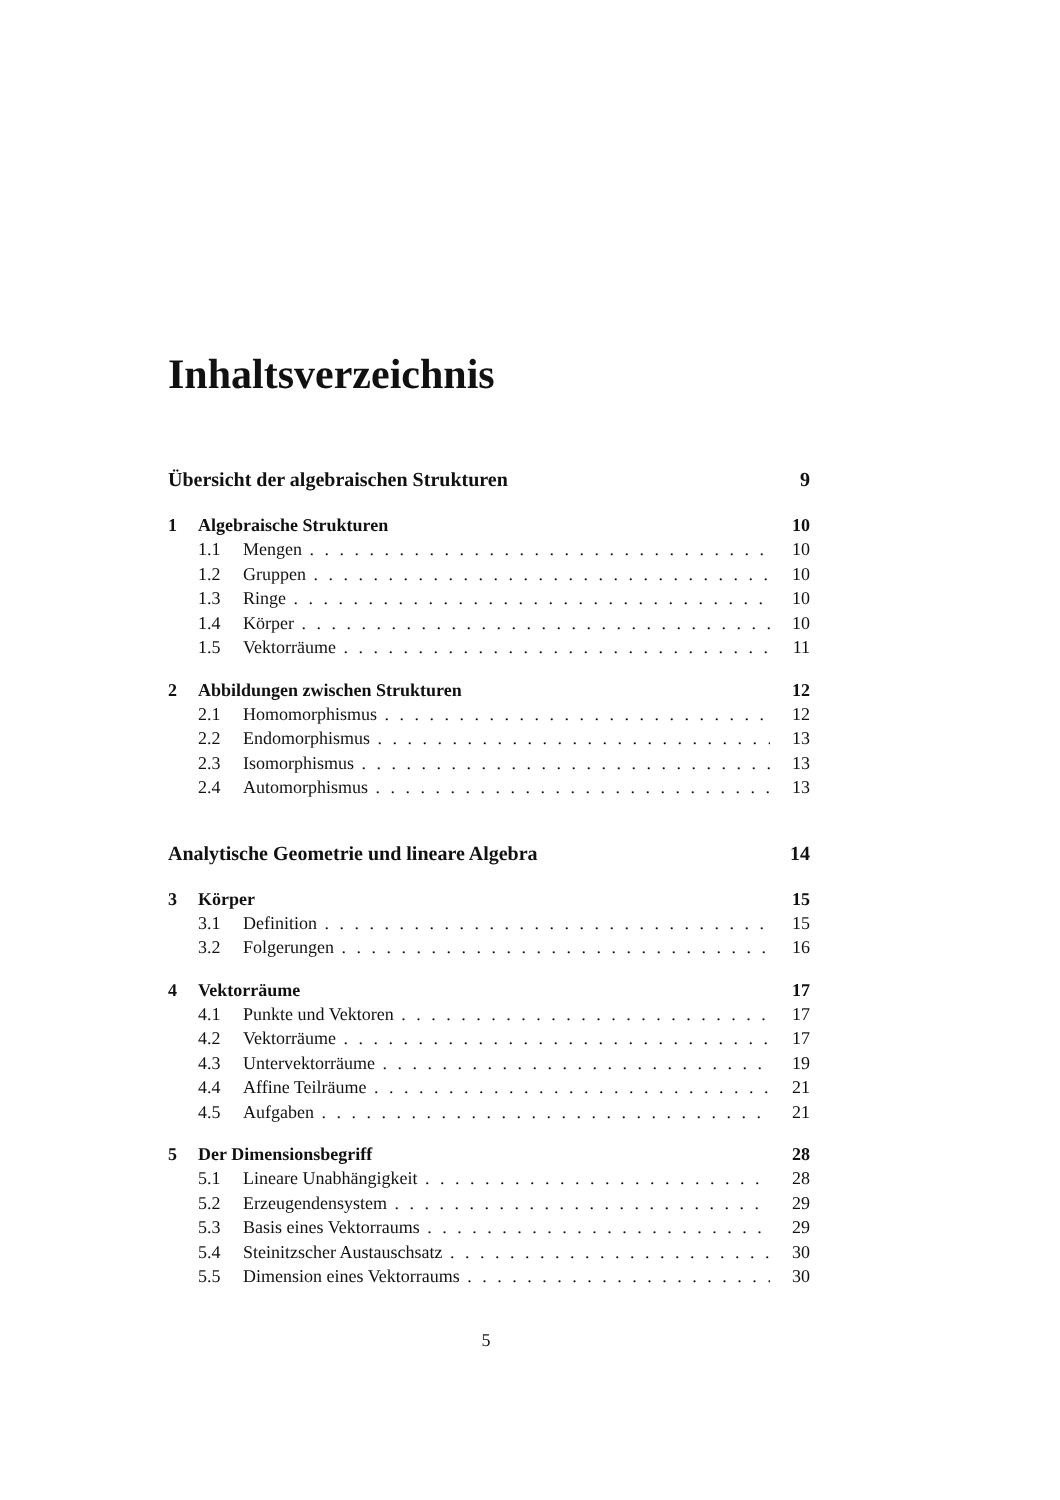Inhaltsverzeichnis
Übersicht der algebraischen Strukturen 9
1 Algebraische Strukturen 10
1.1 Mengen 10
1.2 Gruppen 10
1.3 Ringe 10
1.4 Körper 10
1.5 Vektorräume 11
2 Abbildungen zwischen Strukturen 12
2.1 Homomorphismus 12
2.2 Endomorphismus 13
2.3 Isomorphismus 13
2.4 Automorphismus 13
Analytische Geometrie und lineare Algebra 14
3 Körper 15
3.1 Definition 15
3.2 Folgerungen 16
4 Vektorräume 17
4.1 Punkte und Vektoren 17
4.2 Vektorräume 17
4.3 Untervektorräume 19
4.4 Affine Teilräume 21
4.5 Aufgaben 21
5 Der Dimensionsbegriff 28
5.1 Lineare Unabhängigkeit 28
5.2 Erzeugendensystem 29
5.3 Basis eines Vektorraums 29
5.4 Steinitzscher Austauschsatz 30
5.5 Dimension eines Vektorraums 30
5